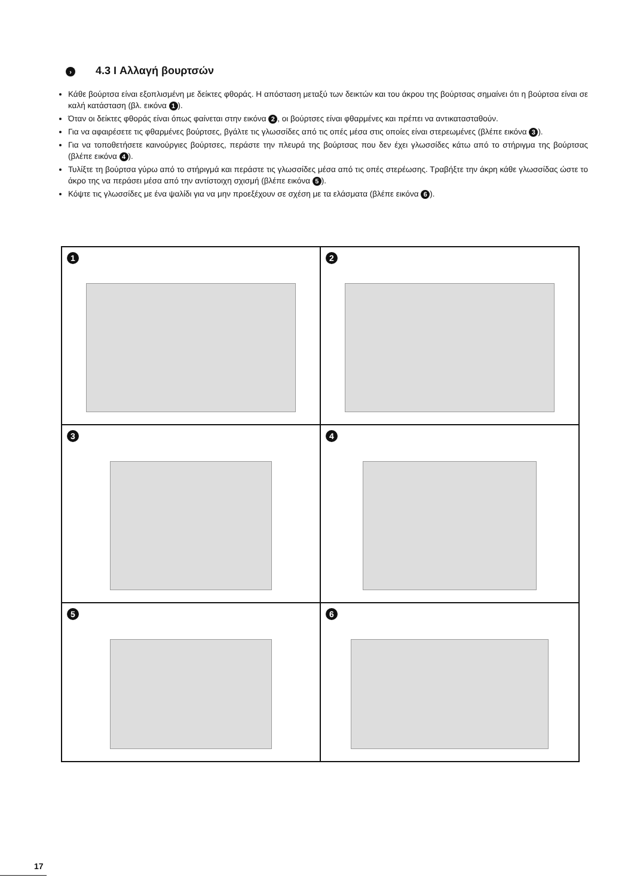› 4.3 I Αλλαγή βουρτσών
Κάθε βούρτσα είναι εξοπλισμένη με δείκτες φθοράς. Η απόσταση μεταξύ των δεικτών και του άκρου της βούρτσας σημαίνει ότι η βούρτσα είναι σε καλή κατάσταση (βλ. εικόνα 1).
Όταν οι δείκτες φθοράς είναι όπως φαίνεται στην εικόνα 2, οι βούρτσες είναι φθαρμένες και πρέπει να αντικατασταθούν.
Για να αφαιρέσετε τις φθαρμένες βούρτσες, βγάλτε τις γλωσσίδες από τις οπές μέσα στις οποίες είναι στερεωμένες (βλέπε εικόνα 3).
Για να τοποθετήσετε καινούργιες βούρτσες, περάστε την πλευρά της βούρτσας που δεν έχει γλωσσίδες κάτω από το στήριγμα της βούρτσας (βλέπε εικόνα 4).
Τυλίξτε τη βούρτσα γύρω από το στήριγμά και περάστε τις γλωσσίδες μέσα από τις οπές στερέωσης. Τραβήξτε την άκρη κάθε γλωσσίδας ώστε το άκρο της να περάσει μέσα από την αντίστοιχη σχισμή (βλέπε εικόνα 5).
Κόψτε τις γλωσσίδες με ένα ψαλίδι για να μην προεξέχουν σε σχέση με τα ελάσματα (βλέπε εικόνα 6).
1
2
3
4
5
6
17